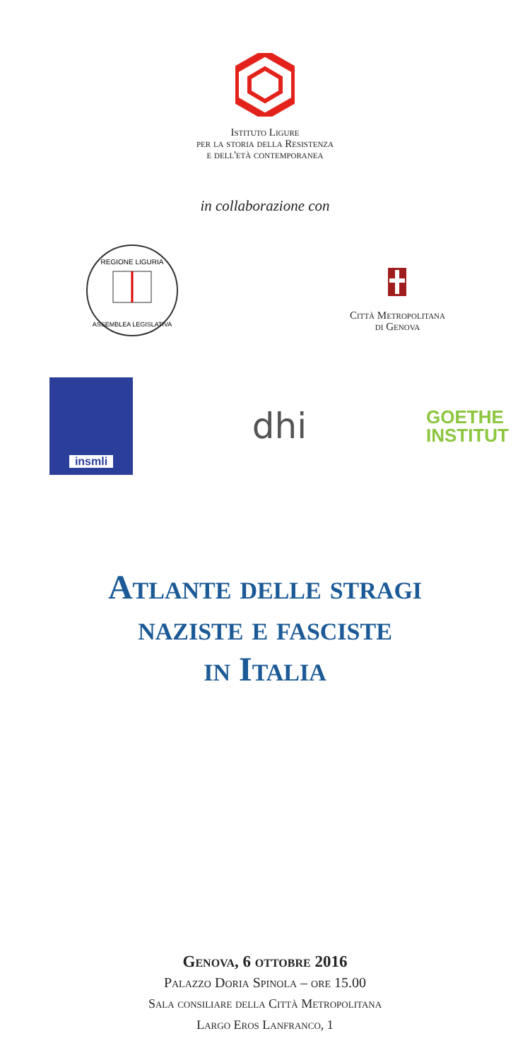Istituto Ligure
per la storia della Resistenza
e dell'età contemporanea
in collaborazione con
REGIONE LIGURIA
ASSEMBLEA LEGISLATIVA
Città Metropolitana
di Genova
insmli
dhi
GOETHE
INSTITUT
Atlante delle stragi
naziste e fasciste
in Italia
Genova, 6 ottobre 2016
Palazzo Doria Spinola – ore 15.00
Sala consiliare della Città Metropolitana
Largo Eros Lanfranco, 1